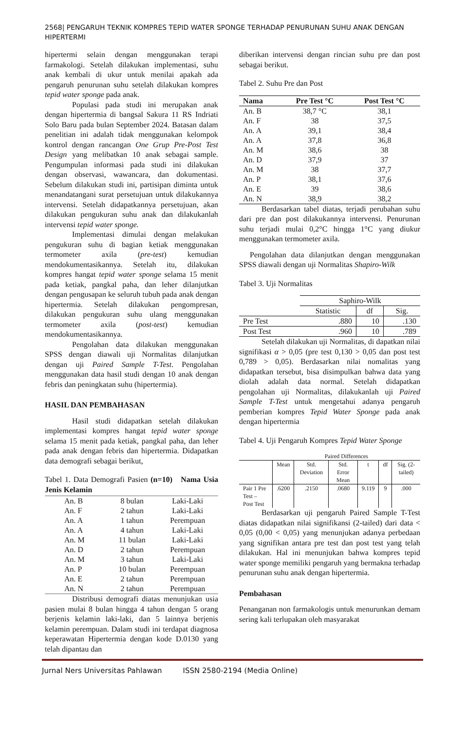2568| PENGARUH TEKNIK KOMPRES TEPID WATER SPONGE TERHADAP PENURUNAN SUHU ANAK DENGAN HIPERTERMI
hipertermi selain dengan menggunakan terapi farmakologi. Setelah dilakukan implementasi, suhu anak kembali di ukur untuk menilai apakah ada pengaruh penurunan suhu setelah dilakukan kompres tepid water sponge pada anak.
Populasi pada studi ini merupakan anak dengan hipertermia di bangsal Sakura 11 RS Indriati Solo Baru pada bulan September 2024. Batasan dalam penelitian ini adalah tidak menggunakan kelompok kontrol dengan rancangan One Grup Pre-Post Test Design yang melibatkan 10 anak sebagai sample. Pengumpulan informasi pada studi ini dilakukan dengan observasi, wawancara, dan dokumentasi. Sebelum dilakukan studi ini, partisipan diminta untuk menandatangani surat persetujuan untuk dilakukannya intervensi. Setelah didapatkannya persetujuan, akan dilakukan pengukuran suhu anak dan dilakukanlah intervensi tepid water sponge.
Implementasi dimulai dengan melakukan pengukuran suhu di bagian ketiak menggunakan termometer axila (pre-test) kemudian mendokumentasikannya. Setelah itu, dilakukan kompres hangat tepid water sponge selama 15 menit pada ketiak, pangkal paha, dan leher dilanjutkan dengan pengusapan ke seluruh tubuh pada anak dengan hipertermia. Setelah dilakukan pengompresan, dilakukan pengukuran suhu ulang menggunakan termometer axila (post-test) kemudian mendokumentasikannya.
Pengolahan data dilakukan menggunakan SPSS dengan diawali uji Normalitas dilanjutkan dengan uji Paired Sample T-Test. Pengolahan menggunakan data hasil studi dengan 10 anak dengan febris dan peningkatan suhu (hipertermia).
HASIL DAN PEMBAHASAN
Hasil studi didapatkan setelah dilakukan implementasi kompres hangat tepid water sponge selama 15 menit pada ketiak, pangkal paha, dan leher pada anak dengan febris dan hipertermia. Didapatkan data demografi sebagai berikut,
Tabel 1. Data Demografi Pasien (n=10) Nama Usia Jenis Kelamin
| An. B | 8 bulan | Laki-Laki |
| An. F | 2 tahun | Laki-Laki |
| An. A | 1 tahun | Perempuan |
| An. A | 4 tahun | Laki-Laki |
| An. M | 11 bulan | Laki-Laki |
| An. D | 2 tahun | Perempuan |
| An. M | 3 tahun | Laki-Laki |
| An. P | 10 bulan | Perempuan |
| An. E | 2 tahun | Perempuan |
| An. N | 2 tahun | Perempuan |
Distribusi demografi diatas menunjukan usia pasien mulai 8 bulan hingga 4 tahun dengan 5 orang berjenis kelamin laki-laki, dan 5 lainnya berjenis kelamin perempuan. Dalam studi ini terdapat diagnosa keperawatan Hipertermia dengan kode D.0130 yang telah dipantau dan
diberikan intervensi dengan rincian suhu pre dan post sebagai berikut.
Tabel 2. Suhu Pre dan Post
| Nama | Pre Test °C | Post Test °C |
| --- | --- | --- |
| An. B | 38,7 °C | 38,1 |
| An. F | 38 | 37,5 |
| An. A | 39,1 | 38,4 |
| An. A | 37,8 | 36,8 |
| An. M | 38,6 | 38 |
| An. D | 37,9 | 37 |
| An. M | 38 | 37,7 |
| An. P | 38,1 | 37,6 |
| An. E | 39 | 38,6 |
| An. N | 38,9 | 38,2 |
Berdasarkan tabel diatas, terjadi perubahan suhu dari pre dan post dilakukannya intervensi. Penurunan suhu terjadi mulai 0,2°C hingga 1°C yang diukur menggunakan termometer axila.
Pengolahan data dilanjutkan dengan menggunakan SPSS diawali dengan uji Normalitas Shapiro-Wilk
Tabel 3. Uji Normalitas
| | Saphiro-Wilk | | |
| | Statistic | df | Sig. |
| Pre Test | .880 | 10 | .130 |
| Post Test | .960 | 10 | .789 |
Setelah dilakukan uji Normalitas, di dapatkan nilai signifikasi α > 0,05 (pre test 0,130 > 0,05 dan post test 0,789 > 0,05). Berdasarkan nilai nomalitas yang didapatkan tersebut, bisa disimpulkan bahwa data yang diolah adalah data normal. Setelah didapatkan pengolahan uji Normalitas, dilakukanlah uji Paired Sample T-Test untuk mengetahui adanya pengaruh pemberian kompres Tepid Water Sponge pada anak dengan hipertermia
Tabel 4. Uji Pengaruh Kompres Tepid Water Sponge
| | Paired Differences | | | | | |
| --- | --- | --- | --- | --- | --- | --- |
| | Mean | Std. Deviation | Std. Error Mean | t | df | Sig. (2-tailed) |
| Pair 1 Pre Test – Post Test | .6200 | .2150 | .0680 | 9.119 | 9 | .000 |
Berdasarkan uji pengaruh Paired Sample T-Test diatas didapatkan nilai signifikansi (2-tailed) dari data < 0,05 (0,00 < 0,05) yang menunjukan adanya perbedaan yang signifikan antara pre test dan post test yang telah dilakukan. Hal ini menunjukan bahwa kompres tepid water sponge memiliki pengaruh yang bermakna terhadap penurunan suhu anak dengan hipertermia.
Pembahasan
Penanganan non farmakologis untuk menurunkan demam sering kali terlupakan oleh masyarakat
Jurnal Ners Universitas Pahlawan ISSN 2580-2194 (Media Online)